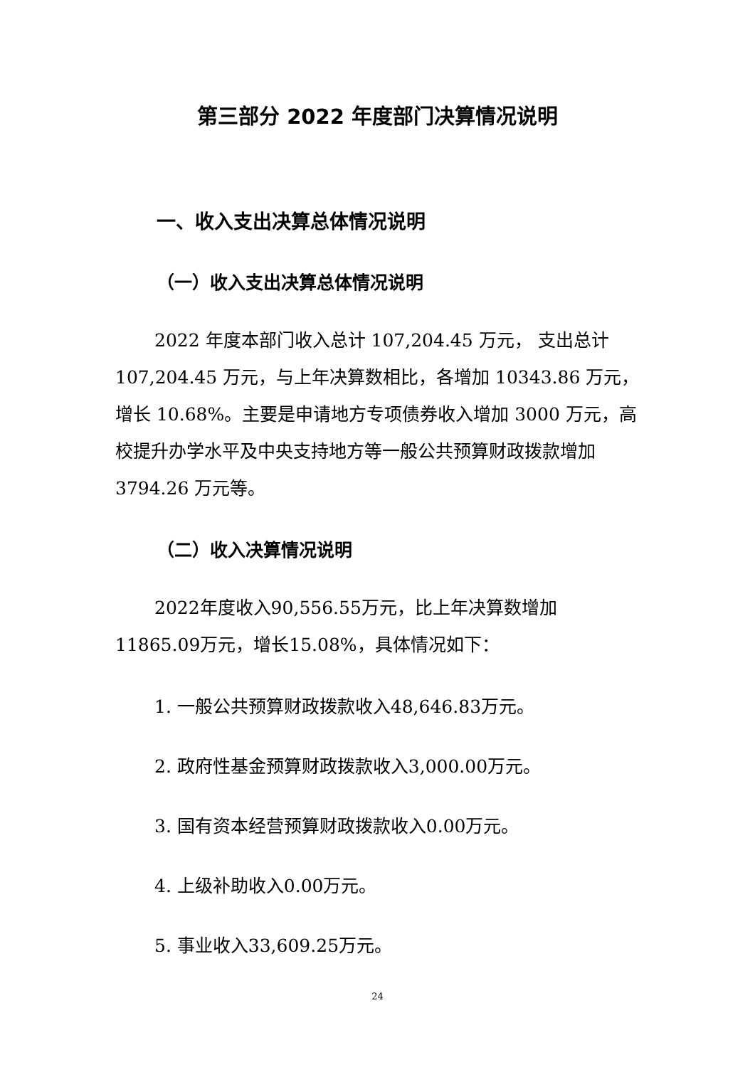第三部分 2022 年度部门决算情况说明
一、收入支出决算总体情况说明
（一）收入支出决算总体情况说明
2022 年度本部门收入总计 107,204.45 万元， 支出总计 107,204.45 万元，与上年决算数相比，各增加 10343.86 万元，增长 10.68%。主要是申请地方专项债券收入增加 3000 万元，高校提升办学水平及中央支持地方等一般公共预算财政拨款增加 3794.26 万元等。
（二）收入决算情况说明
2022年度收入90,556.55万元，比上年决算数增加11865.09万元，增长15.08%，具体情况如下：
1. 一般公共预算财政拨款收入48,646.83万元。
2. 政府性基金预算财政拨款收入3,000.00万元。
3. 国有资本经营预算财政拨款收入0.00万元。
4. 上级补助收入0.00万元。
5. 事业收入33,609.25万元。
24